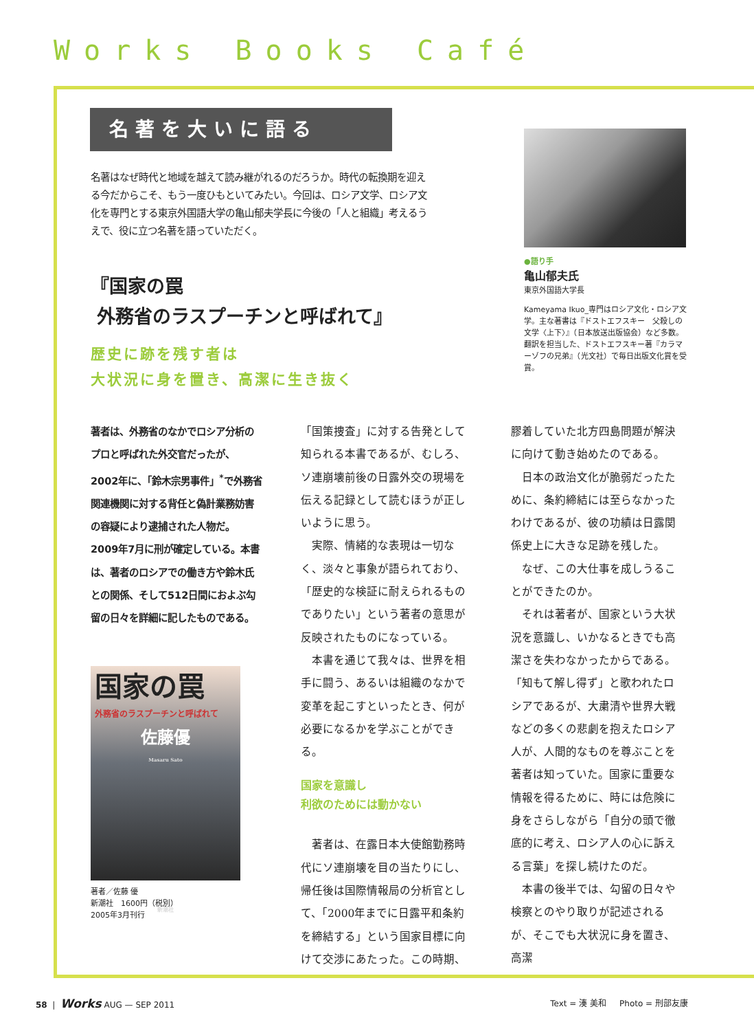Works Books Café
名著を大いに語る
名著はなぜ時代と地域を越えて読み継がれるのだろうか。時代の転換期を迎える今だからこそ、もう一度ひもといてみたい。今回は、ロシア文学、ロシア文化を専門とする東京外国語大学の亀山郁夫学長に今後の「人と組織」考えるうえで、役に立つ名著を語っていただく。
『国家の罠
外務省のラスプーチンと呼ばれて』
歴史に跡を残す者は
大状況に身を置き、高潔に生き抜く
●語り手
亀山郁夫氏
東京外国語大学長
Kameyama Ikuo_専門はロシア文化・ロシア文学。主な著書は『ドストエフスキー　父殺しの文学〈上下〉』（日本放送出版協会）など多数。翻訳を担当した、ドストエフスキー著『カラマーゾフの兄弟』（光文社）で毎日出版文化賞を受賞。
著者は、外務省のなかでロシア分析のプロと呼ばれた外交官だったが、2002年に、「鈴木宗男事件」<sup>*</sup>で外務省関連機関に対する背任と偽計業務妨害の容疑により逮捕された人物だ。2009年7月に刑が確定している。本書は、著者のロシアでの働き方や鈴木氏との関係、そして512日間におよぶ勾留の日々を詳細に記したものである。
国家の罠
外務省のラスプーチンと呼ばれて
佐藤優
Masaru Sato
新潮社
著者／佐藤 優
新潮社　1600円（税別）
2005年3月刊行
「国策捜査」に対する告発として知られる本書であるが、むしろ、ソ連崩壊前後の日露外交の現場を伝える記録として読むほうが正しいように思う。
　実際、情緒的な表現は一切なく、淡々と事象が語られており、「歴史的な検証に耐えられるものでありたい」という著者の意思が反映されたものになっている。
　本書を通じて我々は、世界を相手に闘う、あるいは組織のなかで変革を起こすといったとき、何が必要になるかを学ぶことができる。
国家を意識し
利欲のためには動かない
　著者は、在露日本大使館勤務時代にソ連崩壊を目の当たりにし、帰任後は国際情報局の分析官として、「2000年までに日露平和条約を締結する」という国家目標に向けて交渉にあたった。この時期、
膠着していた北方四島問題が解決に向けて動き始めたのである。
　日本の政治文化が脆弱だったために、条約締結には至らなかったわけであるが、彼の功績は日露関係史上に大きな足跡を残した。
　なぜ、この大仕事を成しうることができたのか。
　それは著者が、国家という大状況を意識し、いかなるときでも高潔さを失わなかったからである。「知もて解し得ず」と歌われたロシアであるが、大粛清や世界大戦などの多くの悲劇を抱えたロシア人が、人間的なものを尊ぶことを著者は知っていた。国家に重要な情報を得るために、時には危険に身をさらしながら「自分の頭で徹底的に考え、ロシア人の心に訴える言葉」を探し続けたのだ。
　本書の後半では、勾留の日々や検察とのやり取りが記述されるが、そこでも大状況に身を置き、高潔
58 | Works AUG — SEP 2011 Text = 湊 美和 Photo = 刑部友康